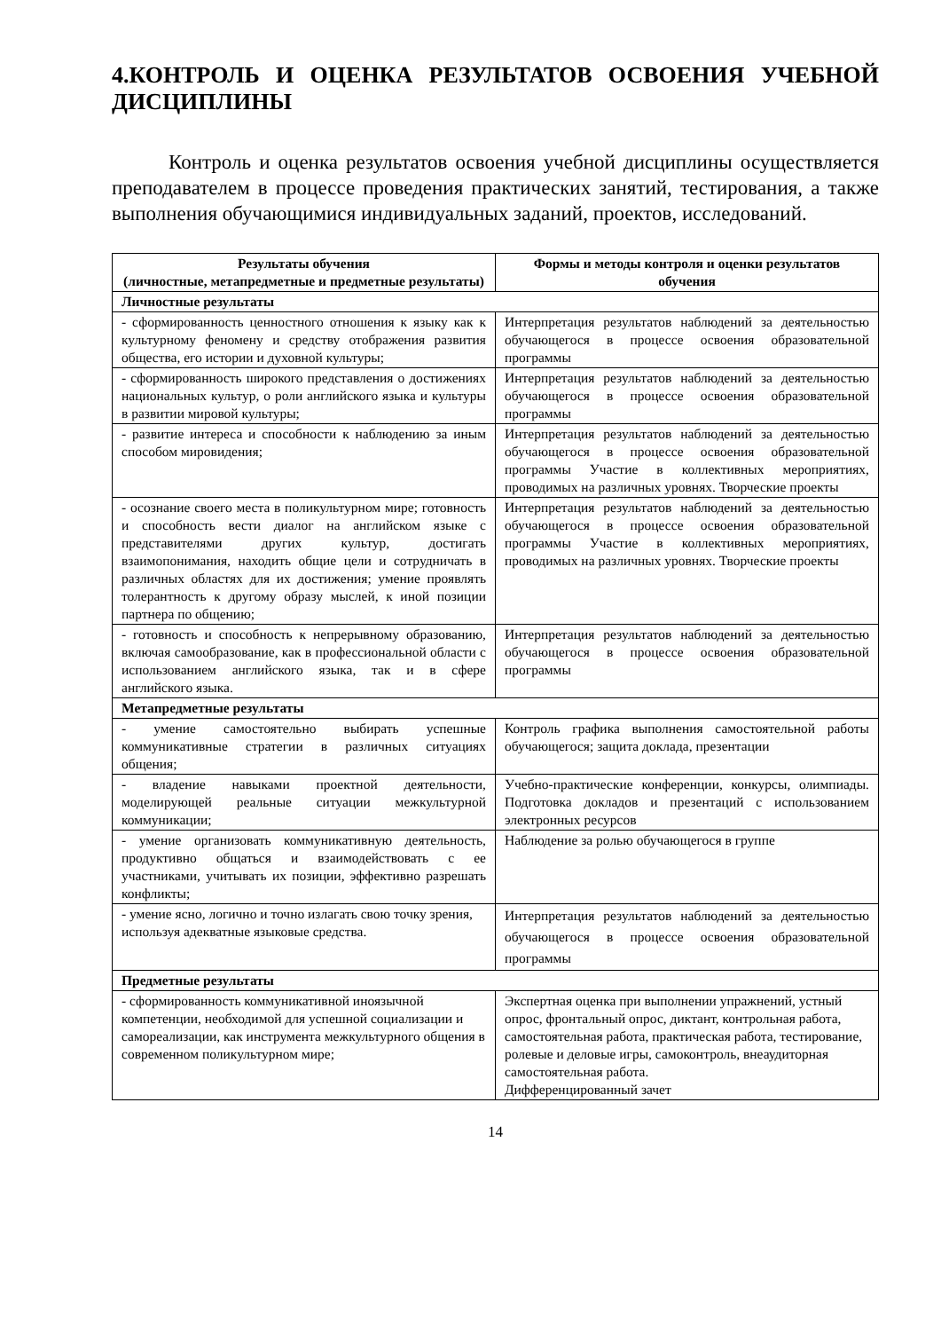4.КОНТРОЛЬ И ОЦЕНКА РЕЗУЛЬТАТОВ ОСВОЕНИЯ УЧЕБНОЙ ДИСЦИПЛИНЫ
Контроль и оценка результатов освоения учебной дисциплины осуществляется преподавателем в процессе проведения практических занятий, тестирования, а также выполнения обучающимися индивидуальных заданий, проектов, исследований.
| Результаты обучения (личностные, метапредметные и предметные результаты) | Формы и методы контроля и оценки результатов обучения |
| --- | --- |
| Личностные результаты | |
| - сформированность ценностного отношения к языку как к культурному феномену и средству отображения развития общества, его истории и духовной культуры; | Интерпретация результатов наблюдений за деятельностью обучающегося в процессе освоения образовательной программы |
| - сформированность широкого представления о достижениях национальных культур, о роли английского языка и культуры в развитии мировой культуры; | Интерпретация результатов наблюдений за деятельностью обучающегося в процессе освоения образовательной программы |
| - развитие интереса и способности к наблюдению за иным способом мировидения; | Интерпретация результатов наблюдений за деятельностью обучающегося в процессе освоения образовательной программы Участие в коллективных мероприятиях, проводимых на различных уровнях. Творческие проекты |
| - осознание своего места в поликультурном мире; готовность и способность вести диалог на английском языке с представителями других культур, достигать взаимопонимания, находить общие цели и сотрудничать в различных областях для их достижения; умение проявлять толерантность к другому образу мыслей, к иной позиции партнера по общению; | Интерпретация результатов наблюдений за деятельностью обучающегося в процессе освоения образовательной программы Участие в коллективных мероприятиях, проводимых на различных уровнях. Творческие проекты |
| - готовность и способность к непрерывному образованию, включая самообразование, как в профессиональной области с использованием английского языка, так и в сфере английского языка. | Интерпретация результатов наблюдений за деятельностью обучающегося в процессе освоения образовательной программы |
| Метапредметные результаты | |
| - умение самостоятельно выбирать успешные коммуникативные стратегии в различных ситуациях общения; | Контроль графика выполнения самостоятельной работы обучающегося; защита доклада, презентации |
| - владение навыками проектной деятельности, моделирующей реальные ситуации межкультурной коммуникации; | Учебно-практические конференции, конкурсы, олимпиады. Подготовка докладов и презентаций с использованием электронных ресурсов |
| - умение организовать коммуникативную деятельность, продуктивно общаться и взаимодействовать с ее участниками, учитывать их позиции, эффективно разрешать конфликты; | Наблюдение за ролью обучающегося в группе |
| - умение ясно, логично и точно излагать свою точку зрения, используя адекватные языковые средства. | Интерпретация результатов наблюдений за деятельностью обучающегося в процессе освоения образовательной программы |
| Предметные результаты | |
| - сформированность коммуникативной иноязычной компетенции, необходимой для успешной социализации и самореализации, как инструмента межкультурного общения в современном поликультурном мире; | Экспертная оценка при выполнении упражнений, устный опрос, фронтальный опрос, диктант, контрольная работа, самостоятельная работа, практическая работа, тестирование, ролевые и деловые игры, самоконтроль, внеаудиторная самостоятельная работа. Дифференцированный зачет |
14